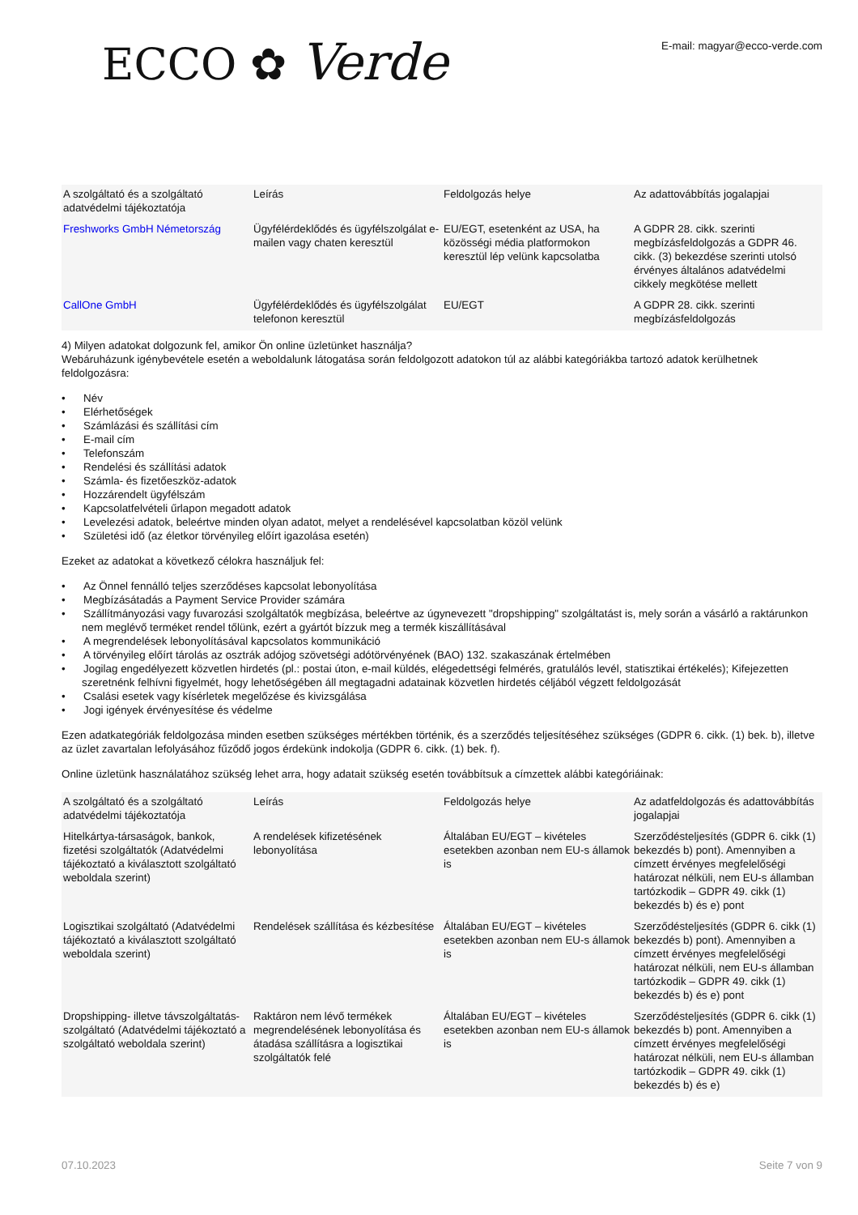ECCO ✿ Verde
E-mail: magyar@ecco-verde.com
| A szolgáltató és a szolgáltató adatvédelmi tájékoztatója | Leírás | Feldolgozás helye | Az adattovábbítás jogalapjai |
| Freshworks GmbH Németország | Ügyfélérdeklődés és ügyfélszolgálat e-mailen vagy chaten keresztül | EU/EGT, esetenként az USA, ha közösségi média platformokon keresztül lép velünk kapcsolatba | A GDPR 28. cikk. szerinti megbízásfeldolgozás a GDPR 46. cikk. (3) bekezdése szerinti utolsó érvényes általános adatvédelmi cikkely megkötése mellett |
| CallOne GmbH | Ügyfélérdeklődés és ügyfélszolgálat telefonon keresztül | EU/EGT | A GDPR 28. cikk. szerinti megbízásfeldolgozás |
4) Milyen adatokat dolgozunk fel, amikor Ön online üzletünket használja?
Webáruházunk igénybevétele esetén a weboldalunk látogatása során feldolgozott adatokon túl az alábbi kategóriákba tartozó adatok kerülhetnek feldolgozásra:
• Név
• Elérhetőségek
• Számlázási és szállítási cím
• E-mail cím
• Telefonszám
• Rendelési és szállítási adatok
• Számla- és fizetőeszköz-adatok
• Hozzárendelt ügyfélszám
• Kapcsolatfelvételi űrlapon megadott adatok
• Levelezési adatok, beleértve minden olyan adatot, melyet a rendelésével kapcsolatban közöl velünk
• Születési idő (az életkor törvényileg előírt igazolása esetén)
Ezeket az adatokat a következő célokra használjuk fel:
• Az Önnel fennálló teljes szerződéses kapcsolat lebonyolítása
• Megbízásátadás a Payment Service Provider számára
• Szállítmányozási vagy fuvarozási szolgáltatók megbízása, beleértve az úgynevezett "dropshipping" szolgáltatást is, mely során a vásárló a raktárunkon nem meglévő terméket rendel tőlünk, ezért a gyártót bízzuk meg a termék kiszállításával
• A megrendelések lebonyolításával kapcsolatos kommunikáció
• A törvényileg előírt tárolás az osztrák adójog szövetségi adótörvényének (BAO) 132. szakaszának értelmében
• Jogilag engedélyezett közvetlen hirdetés (pl.: postai úton, e-mail küldés, elégedettségi felmérés, gratulálós levél, statisztikai értékelés); Kifejezetten szeretnénk felhívni figyelmét, hogy lehetőségében áll megtagadni adatainak közvetlen hirdetés céljából végzett feldolgozását
• Csalási esetek vagy kísérletek megelőzése és kivizsgálása
• Jogi igények érvényesítése és védelme
Ezen adatkategóriák feldolgozása minden esetben szükséges mértékben történik, és a szerződés teljesítéséhez szükséges (GDPR 6. cikk. (1) bek. b), illetve az üzlet zavartalan lefolyásához fűződő jogos érdekünk indokolja (GDPR 6. cikk. (1) bek. f).
Online üzletünk használatához szükség lehet arra, hogy adatait szükség esetén továbbítsuk a címzettek alábbi kategóriáinak:
| A szolgáltató és a szolgáltató adatvédelmi tájékoztatója | Leírás | Feldolgozás helye | Az adatfeldolgozás és adattovábbítás jogalapjai |
| Hitelkártya-társaságok, bankok, fizetési szolgáltatók (Adatvédelmi tájékoztató a kiválasztott szolgáltató weboldala szerint) | A rendelések kifizetésének lebonyolítása | Általában EU/EGT – kivételes esetekben azonban nem EU-s államok is | Szerződésteljesítés (GDPR 6. cikk (1) bekezdés b) pont). Amennyiben a címzett érvényes megfelelőségi határozat nélküli, nem EU-s államban tartózkodik – GDPR 49. cikk (1) bekezdés b) és e) pont |
| Logisztikai szolgáltató (Adatvédelmi tájékoztató a kiválasztott szolgáltató weboldala szerint) | Rendelések szállítása és kézbesítése | Általában EU/EGT – kivételes esetekben azonban nem EU-s államok is | Szerződésteljesítés (GDPR 6. cikk (1) bekezdés b) pont). Amennyiben a címzett érvényes megfelelőségi határozat nélküli, nem EU-s államban tartózkodik – GDPR 49. cikk (1) bekezdés b) és e) pont |
| Dropshipping- illetve távszolgáltatás-szolgáltató (Adatvédelmi tájékoztató a szolgáltató weboldala szerint) | Raktáron nem lévő termékek megrendelésének lebonyolítása és átadása szállításra a logisztikai szolgáltatók felé | Általában EU/EGT – kivételes esetekben azonban nem EU-s államok is | Szerződésteljesítés (GDPR 6. cikk (1) bekezdés b) pont. Amennyiben a címzett érvényes megfelelőségi határozat nélküli, nem EU-s államban tartózkodik – GDPR 49. cikk (1) bekezdés b) és e) |
07.10.2023 Seite 7 von 9